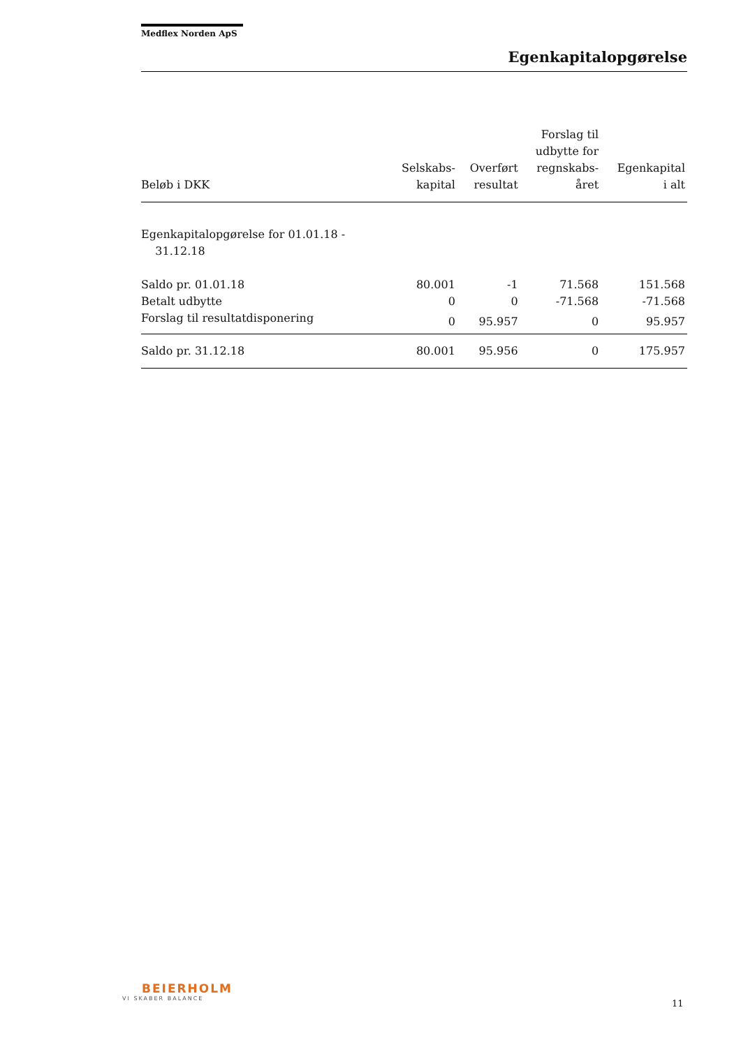Medflex Norden ApS
Egenkapitalopgørelse
| Beløb i DKK | Selskabs- kapital | Overført resultat | Forslag til udbytte for regnskabs- året | Egenkapital i alt |
| --- | --- | --- | --- | --- |
| Egenkapitalopgørelse for 01.01.18 - 31.12.18 | | | | |
| Saldo pr. 01.01.18 | 80.001 | -1 | 71.568 | 151.568 |
| Betalt udbytte | 0 | 0 | -71.568 | -71.568 |
| Forslag til resultatdisponering | 0 | 95.957 | 0 | 95.957 |
| Saldo pr. 31.12.18 | 80.001 | 95.956 | 0 | 175.957 |
BEIERHOLM
VI SKABER BALANCE
11